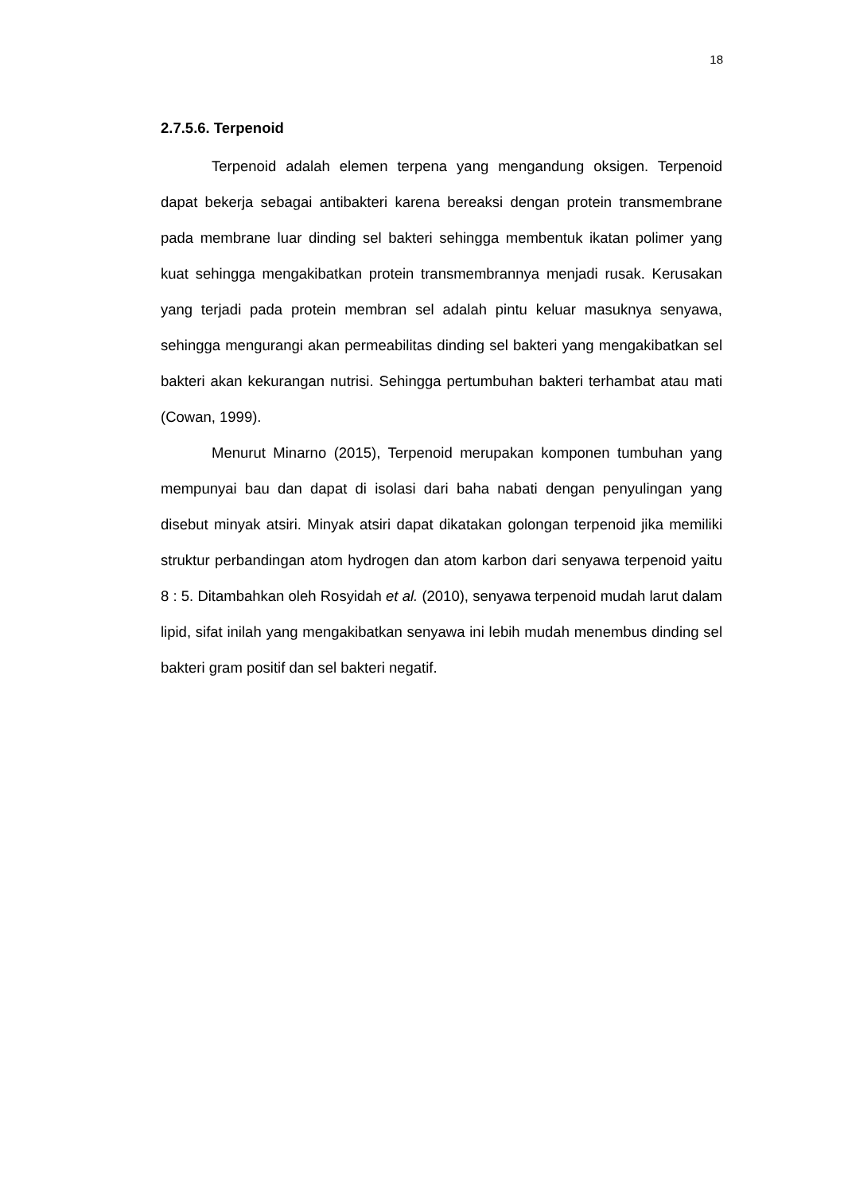18
2.7.5.6. Terpenoid
Terpenoid adalah elemen terpena yang mengandung oksigen. Terpenoid dapat bekerja sebagai antibakteri karena bereaksi dengan protein transmembrane pada membrane luar dinding sel bakteri sehingga membentuk ikatan polimer yang kuat sehingga mengakibatkan protein transmembrannya menjadi rusak. Kerusakan yang terjadi pada protein membran sel adalah pintu keluar masuknya senyawa, sehingga mengurangi akan permeabilitas dinding sel bakteri yang mengakibatkan sel bakteri akan kekurangan nutrisi. Sehingga pertumbuhan bakteri terhambat atau mati (Cowan, 1999).
Menurut Minarno (2015), Terpenoid merupakan komponen tumbuhan yang mempunyai bau dan dapat di isolasi dari baha nabati dengan penyulingan yang disebut minyak atsiri. Minyak atsiri dapat dikatakan golongan terpenoid jika memiliki struktur perbandingan atom hydrogen dan atom karbon dari senyawa terpenoid yaitu 8 : 5. Ditambahkan oleh Rosyidah et al. (2010), senyawa terpenoid mudah larut dalam lipid, sifat inilah yang mengakibatkan senyawa ini lebih mudah menembus dinding sel bakteri gram positif dan sel bakteri negatif.